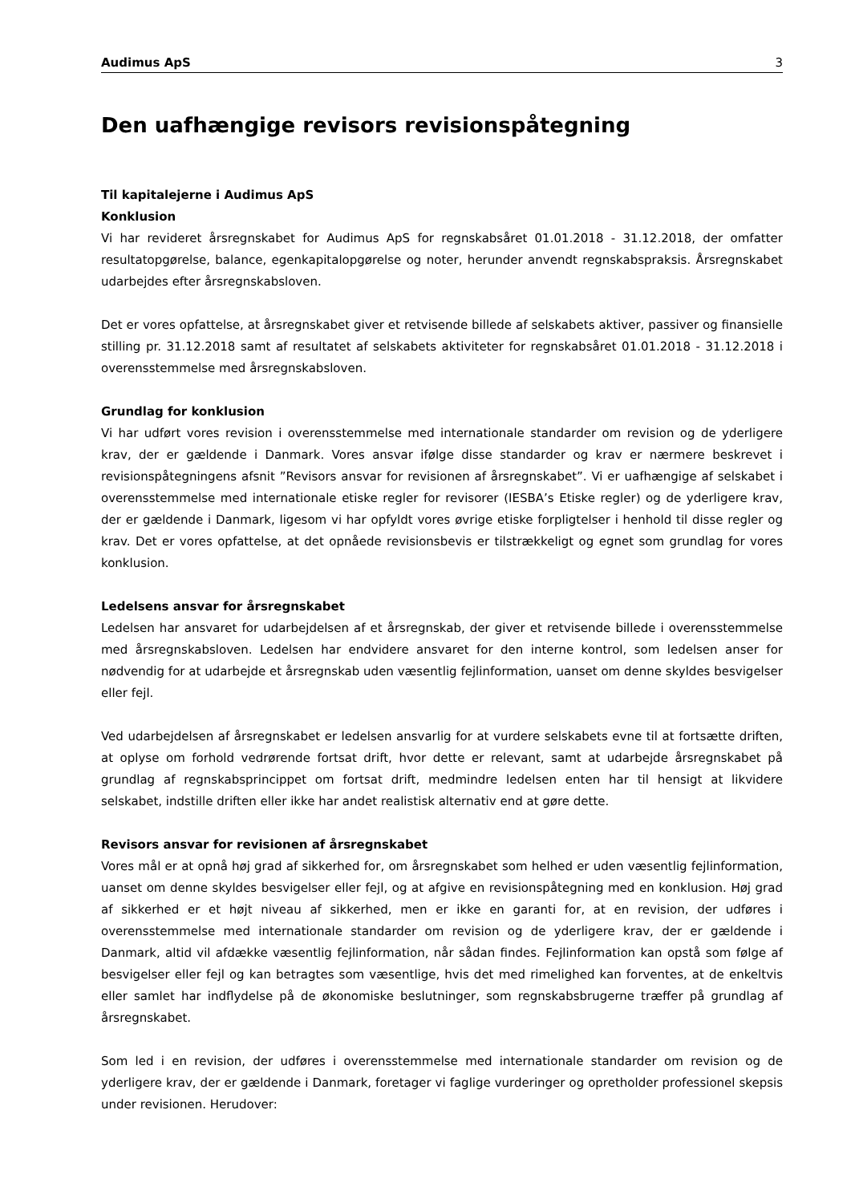Audimus ApS 3
Den uafhængige revisors revisionspåtegning
Til kapitalejerne i Audimus ApS
Konklusion
Vi har revideret årsregnskabet for Audimus ApS for regnskabsåret 01.01.2018 - 31.12.2018, der omfatter resultatopgørelse, balance, egenkapitalopgørelse og noter, herunder anvendt regnskabspraksis. Årsregnskabet udarbejdes efter årsregnskabsloven.
Det er vores opfattelse, at årsregnskabet giver et retvisende billede af selskabets aktiver, passiver og finansielle stilling pr. 31.12.2018 samt af resultatet af selskabets aktiviteter for regnskabsåret 01.01.2018 - 31.12.2018 i overensstemmelse med årsregnskabsloven.
Grundlag for konklusion
Vi har udført vores revision i overensstemmelse med internationale standarder om revision og de yderligere krav, der er gældende i Danmark. Vores ansvar ifølge disse standarder og krav er nærmere beskrevet i revisionspåtegningens afsnit ”Revisors ansvar for revisionen af årsregnskabet”. Vi er uafhængige af selskabet i overensstemmelse med internationale etiske regler for revisorer (IESBA’s Etiske regler) og de yderligere krav, der er gældende i Danmark, ligesom vi har opfyldt vores øvrige etiske forpligtelser i henhold til disse regler og krav. Det er vores opfattelse, at det opnåede revisionsbevis er tilstrækkeligt og egnet som grundlag for vores konklusion.
Ledelsens ansvar for årsregnskabet
Ledelsen har ansvaret for udarbejdelsen af et årsregnskab, der giver et retvisende billede i overensstemmelse med årsregnskabsloven. Ledelsen har endvidere ansvaret for den interne kontrol, som ledelsen anser for nødvendig for at udarbejde et årsregnskab uden væsentlig fejlinformation, uanset om denne skyldes besvigelser eller fejl.
Ved udarbejdelsen af årsregnskabet er ledelsen ansvarlig for at vurdere selskabets evne til at fortsætte driften, at oplyse om forhold vedrørende fortsat drift, hvor dette er relevant, samt at udarbejde årsregnskabet på grundlag af regnskabsprincippet om fortsat drift, medmindre ledelsen enten har til hensigt at likvidere selskabet, indstille driften eller ikke har andet realistisk alternativ end at gøre dette.
Revisors ansvar for revisionen af årsregnskabet
Vores mål er at opnå høj grad af sikkerhed for, om årsregnskabet som helhed er uden væsentlig fejlinformation, uanset om denne skyldes besvigelser eller fejl, og at afgive en revisionspåtegning med en konklusion. Høj grad af sikkerhed er et højt niveau af sikkerhed, men er ikke en garanti for, at en revision, der udføres i overensstemmelse med internationale standarder om revision og de yderligere krav, der er gældende i Danmark, altid vil afdække væsentlig fejlinformation, når sådan findes. Fejlinformation kan opstå som følge af besvigelser eller fejl og kan betragtes som væsentlige, hvis det med rimelighed kan forventes, at de enkeltvis eller samlet har indflydelse på de økonomiske beslutninger, som regnskabsbrugerne træffer på grundlag af årsregnskabet.
Som led i en revision, der udføres i overensstemmelse med internationale standarder om revision og de yderligere krav, der er gældende i Danmark, foretager vi faglige vurderinger og opretholder professionel skepsis under revisionen. Herudover: